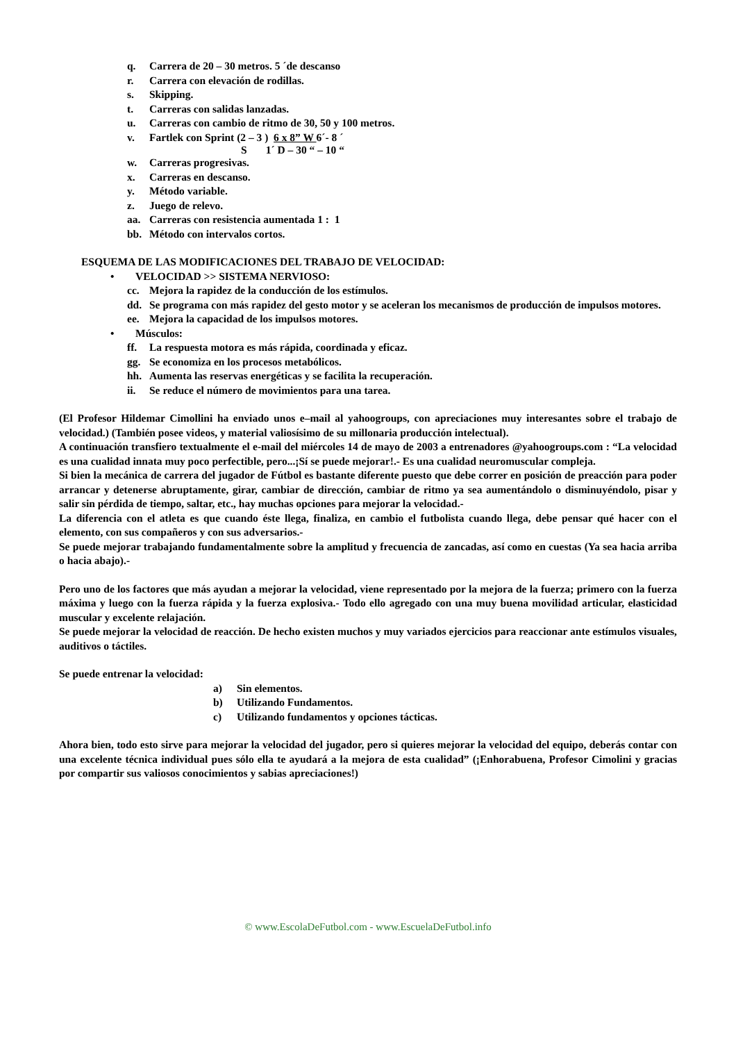q. Carrera de 20 – 30 metros. 5 ´de descanso
r. Carrera con elevación de rodillas.
s. Skipping.
t. Carreras con salidas lanzadas.
u. Carreras con cambio de ritmo de 30, 50 y 100 metros.
v. Fartlek con Sprint (2 – 3 ) 6 x 8” W 6´- 8 ´
S 1´ D – 30 “ – 10 “
w. Carreras progresivas.
x. Carreras en descanso.
y. Método variable.
z. Juego de relevo.
aa. Carreras con resistencia aumentada 1 : 1
bb. Método con intervalos cortos.
ESQUEMA DE LAS MODIFICACIONES DEL TRABAJO DE VELOCIDAD:
• VELOCIDAD >> SISTEMA NERVIOSO:
cc. Mejora la rapidez de la conducción de los estímulos.
dd. Se programa con más rapidez del gesto motor y se aceleran los mecanismos de producción de impulsos motores.
ee. Mejora la capacidad de los impulsos motores.
• Músculos:
ff. La respuesta motora es más rápida, coordinada y eficaz.
gg. Se economiza en los procesos metabólicos.
hh. Aumenta las reservas energéticas y se facilita la recuperación.
ii. Se reduce el número de movimientos para una tarea.
(El Profesor Hildemar Cimollini ha enviado unos e–mail al yahoogroups, con apreciaciones muy interesantes sobre el trabajo de velocidad.) (También posee videos, y material valiosísimo de su millonaria producción intelectual).
A continuación transfiero textualmente el e-mail del miércoles 14 de mayo de 2003 a entrenadores @yahoogroups.com : “La velocidad es una cualidad innata muy poco perfectible, pero...¡Sí se puede mejorar!.- Es una cualidad neuromuscular compleja.
Si bien la mecánica de carrera del jugador de Fútbol es bastante diferente puesto que debe correr en posición de preacción para poder arrancar y detenerse abruptamente, girar, cambiar de dirección, cambiar de ritmo ya sea aumentándolo o disminuyéndolo, pisar y salir sin pérdida de tiempo, saltar, etc., hay muchas opciones para mejorar la velocidad.-
La diferencia con el atleta es que cuando éste llega, finaliza, en cambio el futbolista cuando llega, debe pensar qué hacer con el elemento, con sus compañeros y con sus adversarios.-
Se puede mejorar trabajando fundamentalmente sobre la amplitud y frecuencia de zancadas, así como en cuestas (Ya sea hacia arriba o hacia abajo).-
Pero uno de los factores que más ayudan a mejorar la velocidad, viene representado por la mejora de la fuerza; primero con la fuerza máxima y luego con la fuerza rápida y la fuerza explosiva.- Todo ello agregado con una muy buena movilidad articular, elasticidad muscular y excelente relajación.
Se puede mejorar la velocidad de reacción. De hecho existen muchos y muy variados ejercicios para reaccionar ante estímulos visuales, auditivos o táctiles.
Se puede entrenar la velocidad:
a) Sin elementos.
b) Utilizando Fundamentos.
c) Utilizando fundamentos y opciones tácticas.
Ahora bien, todo esto sirve para mejorar la velocidad del jugador, pero si quieres mejorar la velocidad del equipo, deberás contar con una excelente técnica individual pues sólo ella te ayudará a la mejora de esta cualidad” (¡Enhorabuena, Profesor Cimolini y gracias por compartir sus valiosos conocimientos y sabias apreciaciones!)
© www.EscolaDeFutbol.com - www.EscuelaDeFutbol.info